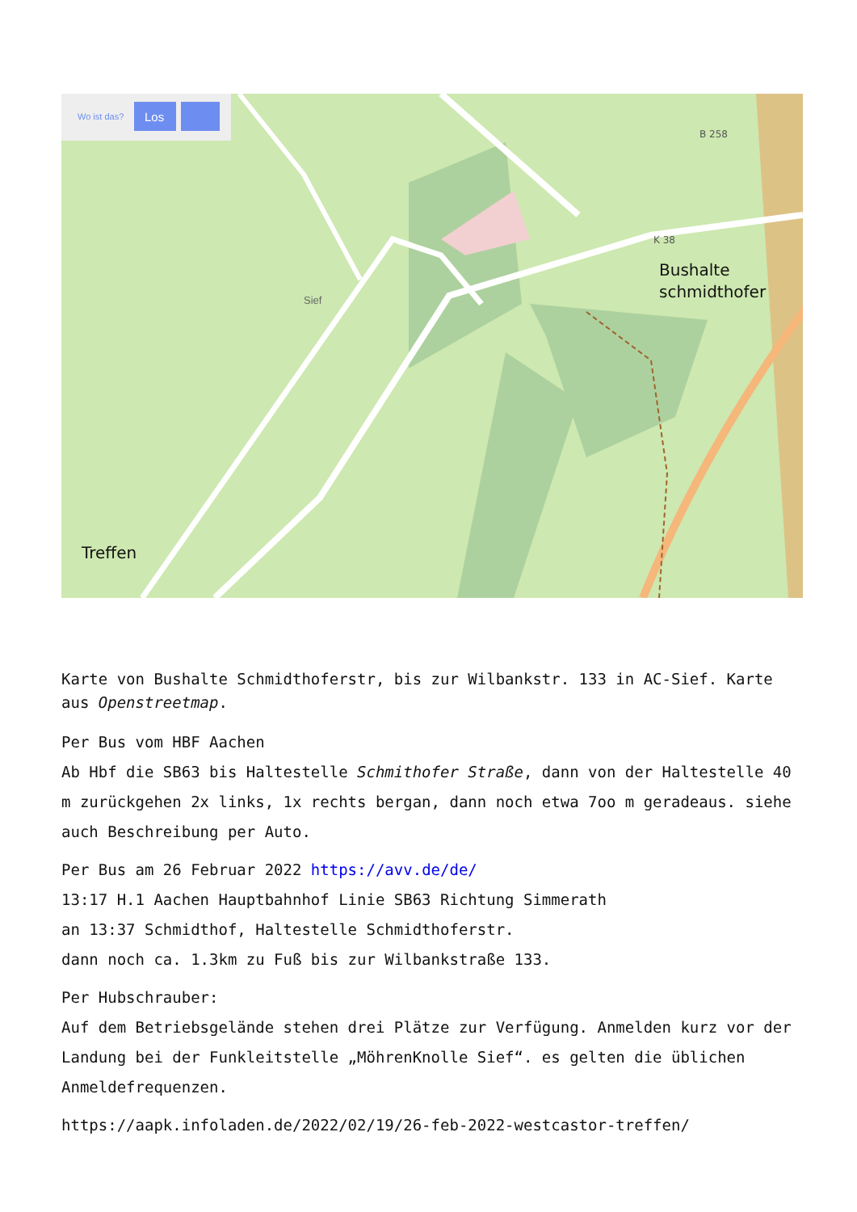Wo ist das?
Los
Sief
Bushalte
schmidthofer
Treffen
B 258
K 38
Karte von Bushalte Schmidthoferstr, bis zur Wilbankstr. 133 in AC-Sief. Karte aus Openstreetmap.
Per Bus vom HBF Aachen
Ab Hbf die SB63 bis Haltestelle Schmithofer Straße, dann von der Haltestelle 40 m zurückgehen 2x links, 1x rechts bergan, dann noch etwa 7oo m geradeaus. siehe auch Beschreibung per Auto.
Per Bus am 26 Februar 2022 https://avv.de/de/
13:17 H.1 Aachen Hauptbahnhof Linie SB63 Richtung Simmerath
an 13:37 Schmidthof, Haltestelle Schmidthoferstr.
dann noch ca. 1.3km zu Fuß bis zur Wilbankstraße 133.
Per Hubschrauber:
Auf dem Betriebsgelände stehen drei Plätze zur Verfügung. Anmelden kurz vor der Landung bei der Funkleitstelle „MöhrenKnolle Sief“. es gelten die üblichen Anmeldefrequenzen.
https://aapk.infoladen.de/2022/02/19/26-feb-2022-westcastor-treffen/